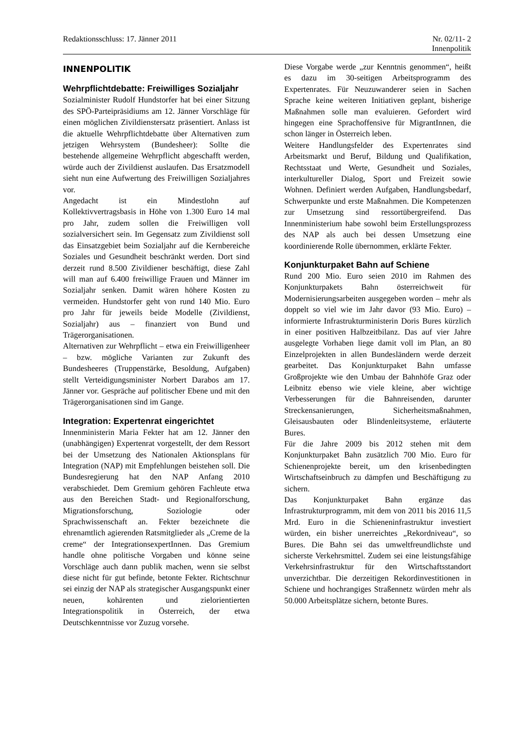Redaktionsschluss: 17. Jänner 2011 Nr. 02/11- 2
Innenpolitik
INNENPOLITIK
Wehrpflichtdebatte: Freiwilliges Sozial­jahr
Sozialminister Rudolf Hundstorfer hat bei einer Sitzung des SPÖ-Parteipräsidiums am 12. Jänner Vorschläge für einen möglichen Zivildienstersatz präsentiert. Anlass ist die aktuelle Wehrpflichtdebatte über Alternativen zum jetzigen Wehrsystem (Bundesheer): Sollte die bestehende allgemeine Wehrpflicht abgeschafft werden, würde auch der Zivildienst auslaufen. Das Ersatzmodell sieht nun eine Aufwertung des Freiwilligen Sozialjahres vor.
Angedacht ist ein Mindestlohn auf Kollektivvertragsbasis in Höhe von 1.300 Euro 14 mal pro Jahr, zudem sollen die Freiwilligen voll sozialversichert sein. Im Gegensatz zum Zivildienst soll das Einsatzgebiet beim Sozialjahr auf die Kernbereiche Soziales und Gesundheit beschränkt werden. Dort sind derzeit rund 8.500 Zivildiener beschäftigt, diese Zahl will man auf 6.400 freiwillige Frauen und Männer im Sozialjahr senken. Damit wären höhere Kosten zu vermeiden. Hundstorfer geht von rund 140 Mio. Euro pro Jahr für jeweils beide Modelle (Zivildienst, Sozialjahr) aus – finanziert von Bund und Trägerorganisationen.
Alternativen zur Wehrpflicht – etwa ein Freiwilligenheer – bzw. mögliche Varianten zur Zukunft des Bundesheeres (Truppenstärke, Besoldung, Aufgaben) stellt Verteidigungsminister Norbert Darabos am 17. Jänner vor. Gespräche auf politischer Ebene und mit den Trägerorganisationen sind im Gange.
Integration: Expertenrat eingerichtet
Innenministerin Maria Fekter hat am 12. Jänner den (unabhängigen) Expertenrat vorgestellt, der dem Ressort bei der Umsetzung des Nationalen Aktionsplans für Integration (NAP) mit Empfehlungen beistehen soll. Die Bundesregierung hat den NAP Anfang 2010 verabschiedet. Dem Gremium gehören Fachleute etwa aus den Bereichen Stadt- und Regionalforschung, Migrationsforschung, Soziologie oder Sprachwissenschaft an. Fekter bezeichnete die ehrenamtlich agierenden Ratsmitglieder als „Creme de la creme“ der IntegrationsexpertInnen. Das Gremium handle ohne politische Vorgaben und könne seine Vorschläge auch dann publik machen, wenn sie selbst diese nicht für gut befinde, betonte Fekter. Richtschnur sei einzig der NAP als strategischer Ausgangspunkt einer neuen, kohärenten und zielorientierten Integrationspolitik in Österreich, der etwa Deutschkenntnisse vor Zuzug vorsehe.
Diese Vorgabe werde „zur Kenntnis genommen“, heißt es dazu im 30-seitigen Arbeitsprogramm des Expertenrates. Für Neuzuwanderer seien in Sachen Sprache keine weiteren Initiativen geplant, bisherige Maßnahmen solle man evaluieren. Gefordert wird hingegen eine Sprachoffensive für MigrantInnen, die schon länger in Österreich leben.
Weitere Handlungsfelder des Expertenrates sind Arbeitsmarkt und Beruf, Bildung und Qualifikation, Rechtsstaat und Werte, Gesundheit und Soziales, interkultureller Dialog, Sport und Freizeit sowie Wohnen. Definiert werden Aufgaben, Handlungsbedarf, Schwerpunkte und erste Maßnahmen. Die Kompetenzen zur Umsetzung sind ressortübergreifend. Das Innenministerium habe sowohl beim Erstellungsprozess des NAP als auch bei dessen Umsetzung eine koordinierende Rolle übernommen, erklärte Fekter.
Konjunkturpaket Bahn auf Schiene
Rund 200 Mio. Euro seien 2010 im Rahmen des Konjunkturpakets Bahn österreichweit für Modernisierungsarbeiten ausgegeben worden – mehr als doppelt so viel wie im Jahr davor (93 Mio. Euro) – informierte Infrastrukturministerin Doris Bures kürzlich in einer positiven Halbzeitbilanz. Das auf vier Jahre ausgelegte Vorhaben liege damit voll im Plan, an 80 Einzelprojekten in allen Bundesländern werde derzeit gearbeitet. Das Konjunkturpaket Bahn umfasse Großprojekte wie den Umbau der Bahnhöfe Graz oder Leibnitz ebenso wie viele kleine, aber wichtige Verbesserungen für die Bahnreisenden, darunter Streckensanierungen, Sicherheitsmaßnahmen, Gleisausbauten oder Blindenleitsysteme, erläuterte Bures.
Für die Jahre 2009 bis 2012 stehen mit dem Konjunkturpaket Bahn zusätzlich 700 Mio. Euro für Schienenprojekte bereit, um den krisenbedingten Wirtschaftseinbruch zu dämpfen und Beschäftigung zu sichern.
Das Konjunkturpaket Bahn ergänze das Infrastrukturprogramm, mit dem von 2011 bis 2016 11,5 Mrd. Euro in die Schieneninfrastruktur investiert würden, ein bisher unerreichtes „Rekordniveau“, so Bures. Die Bahn sei das umweltfreundlichste und sicherste Verkehrsmittel. Zudem sei eine leistungsfähige Verkehrsinfrastruktur für den Wirtschaftsstandort unverzichtbar. Die derzeitigen Rekordinvestitionen in Schiene und hochrangiges Straßennetz würden mehr als 50.000 Arbeitsplätze sichern, betonte Bures.